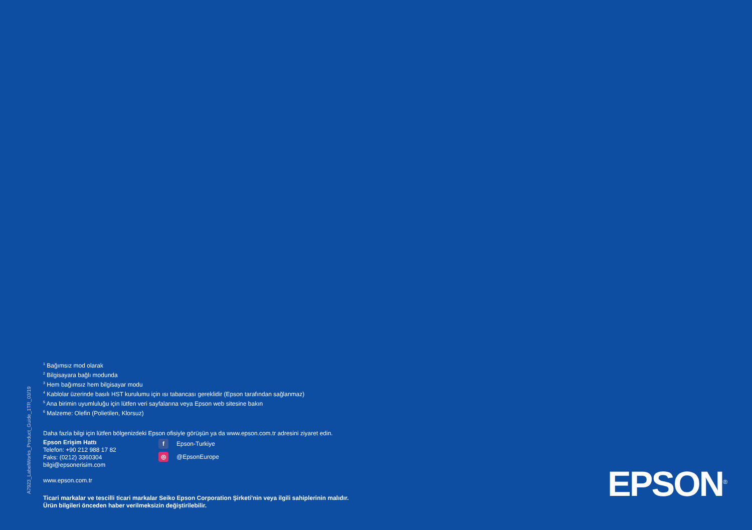A7923_LabelWorks_Product_Guide_1TR_03/19
<sup>1</sup> Bağımsız mod olarak
<sup>2</sup> Bilgisayara bağlı modunda
<sup>3</sup> Hem bağımsız hem bilgisayar modu
<sup>4</sup> Kablolar üzerinde basılı HST kurulumu için ısı tabancası gereklidir (Epson tarafından sağlanmaz)
<sup>5</sup> Ana birimin uyumluluğu için lütfen veri sayfalarına veya Epson web sitesine bakın
<sup>6</sup> Malzeme: Olefin (Polietilen, Klorsuz)
Daha fazla bilgi için lütfen bölgenizdeki Epson ofisiyle görüşün ya da www.epson.com.tr adresini ziyaret edin.
Epson Erişim Hattı
Telefon: +90 212 988 17 82
Faks: (0212) 3360304
bilgi@epsonerisim.com
f Epson-Turkiye
◎ @EpsonEurope
www.epson.com.tr
Ticari markalar ve tescilli ticari markalar Seiko Epson Corporation Şirketi'nin veya ilgili sahiplerinin malıdır.
Ürün bilgileri önceden haber verilmeksizin değiştirilebilir.
EPSON<sup>®</sup>